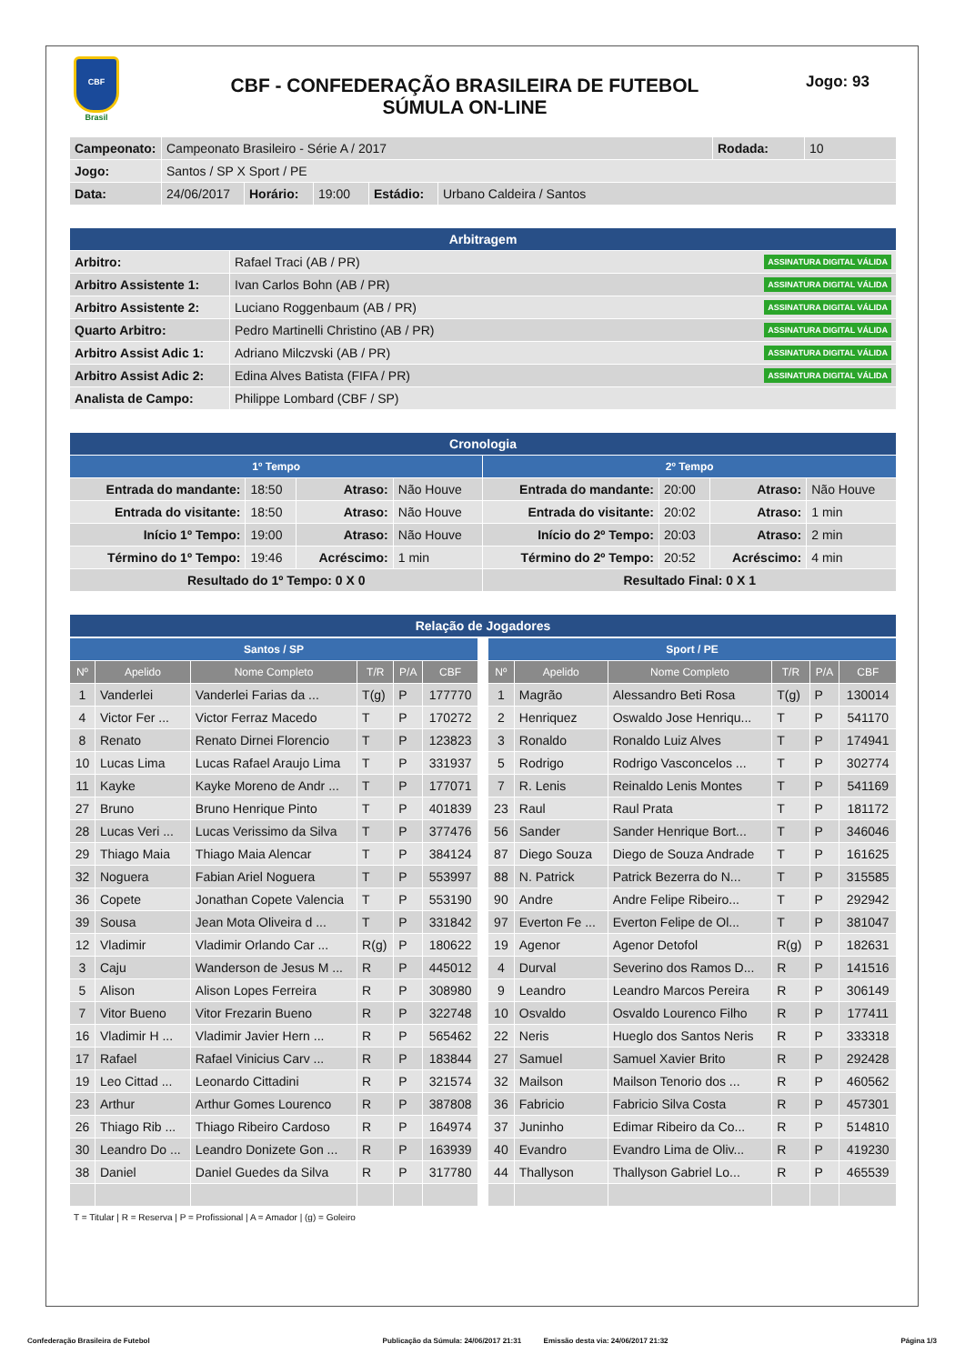CBF
Brasil
CBF - CONFEDERAÇÃO BRASILEIRA DE FUTEBOL
SÚMULA ON-LINE
Jogo: 93
| Campeonato: | Campeonato Brasileiro - Série A / 2017 | | | | | Rodada: | 10 |
| Jogo: | Santos / SP X Sport / PE | | | | | | |
| Data: | 24/06/2017 | Horário: | 19:00 | Estádio: | Urbano Caldeira / Santos | | |
| Arbitragem | |
| --- | --- |
| Arbitro: | Rafael Traci (AB / PR) ASSINATURA DIGITAL VÁLIDA |
| Arbitro Assistente 1: | Ivan Carlos Bohn (AB / PR) ASSINATURA DIGITAL VÁLIDA |
| Arbitro Assistente 2: | Luciano Roggenbaum (AB / PR) ASSINATURA DIGITAL VÁLIDA |
| Quarto Arbitro: | Pedro Martinelli Christino (AB / PR) ASSINATURA DIGITAL VÁLIDA |
| Arbitro Assist Adic 1: | Adriano Milczvski (AB / PR) ASSINATURA DIGITAL VÁLIDA |
| Arbitro Assist Adic 2: | Edina Alves Batista (FIFA / PR) ASSINATURA DIGITAL VÁLIDA |
| Analista de Campo: | Philippe Lombard (CBF / SP) |
| Cronologia | | | | | | | |
| --- | --- | --- | --- | --- | --- | --- | --- |
| 1º Tempo | | | | 2º Tempo | | | |
| Entrada do mandante: | 18:50 | Atraso: | Não Houve | Entrada do mandante: | 20:00 | Atraso: | Não Houve |
| Entrada do visitante: | 18:50 | Atraso: | Não Houve | Entrada do visitante: | 20:02 | Atraso: | 1 min |
| Início 1º Tempo: | 19:00 | Atraso: | Não Houve | Início do 2º Tempo: | 20:03 | Atraso: | 2 min |
| Término do 1º Tempo: | 19:46 | Acréscimo: | 1 min | Término do 2º Tempo: | 20:52 | Acréscimo: | 4 min |
| Resultado do 1º Tempo: 0 X 0 | | | | Resultado Final: 0 X 1 | | | |
| Relação de Jogadores |
| --- |
| Santos / SP | | | | | |
| --- | --- | --- | --- | --- | --- |
| Nº | Apelido | Nome Completo | T/R | P/A | CBF |
| 1 | Vanderlei | Vanderlei Farias da ... | T(g) | P | 177770 |
| 4 | Victor Fer ... | Victor Ferraz Macedo | T | P | 170272 |
| 8 | Renato | Renato Dirnei Florencio | T | P | 123823 |
| 10 | Lucas Lima | Lucas Rafael Araujo Lima | T | P | 331937 |
| 11 | Kayke | Kayke Moreno de Andr ... | T | P | 177071 |
| 27 | Bruno | Bruno Henrique Pinto | T | P | 401839 |
| 28 | Lucas Veri ... | Lucas Verissimo da Silva | T | P | 377476 |
| 29 | Thiago Maia | Thiago Maia Alencar | T | P | 384124 |
| 32 | Noguera | Fabian Ariel Noguera | T | P | 553997 |
| 36 | Copete | Jonathan Copete Valencia | T | P | 553190 |
| 39 | Sousa | Jean Mota Oliveira d ... | T | P | 331842 |
| 12 | Vladimir | Vladimir Orlando Car ... | R(g) | P | 180622 |
| 3 | Caju | Wanderson de Jesus M ... | R | P | 445012 |
| 5 | Alison | Alison Lopes Ferreira | R | P | 308980 |
| 7 | Vitor Bueno | Vitor Frezarin Bueno | R | P | 322748 |
| 16 | Vladimir H ... | Vladimir Javier Hern ... | R | P | 565462 |
| 17 | Rafael | Rafael Vinicius Carv ... | R | P | 183844 |
| 19 | Leo Cittad ... | Leonardo Cittadini | R | P | 321574 |
| 23 | Arthur | Arthur Gomes Lourenco | R | P | 387808 |
| 26 | Thiago Rib ... | Thiago Ribeiro Cardoso | R | P | 164974 |
| 30 | Leandro Do ... | Leandro Donizete Gon ... | R | P | 163939 |
| 38 | Daniel | Daniel Guedes da Silva | R | P | 317780 |
| Sport / PE | | | | | |
| --- | --- | --- | --- | --- | --- |
| Nº | Apelido | Nome Completo | T/R | P/A | CBF |
| 1 | Magrão | Alessandro Beti Rosa | T(g) | P | 130014 |
| 2 | Henriquez | Oswaldo Jose Henriqu... | T | P | 541170 |
| 3 | Ronaldo | Ronaldo Luiz Alves | T | P | 174941 |
| 5 | Rodrigo | Rodrigo Vasconcelos ... | T | P | 302774 |
| 7 | R. Lenis | Reinaldo Lenis Montes | T | P | 541169 |
| 23 | Raul | Raul Prata | T | P | 181172 |
| 56 | Sander | Sander Henrique Bort... | T | P | 346046 |
| 87 | Diego Souza | Diego de Souza Andrade | T | P | 161625 |
| 88 | N. Patrick | Patrick Bezerra do N... | T | P | 315585 |
| 90 | Andre | Andre Felipe Ribeiro... | T | P | 292942 |
| 97 | Everton Fe ... | Everton Felipe de Ol... | T | P | 381047 |
| 19 | Agenor | Agenor Detofol | R(g) | P | 182631 |
| 4 | Durval | Severino dos Ramos D... | R | P | 141516 |
| 9 | Leandro | Leandro Marcos Pereira | R | P | 306149 |
| 10 | Osvaldo | Osvaldo Lourenco Filho | R | P | 177411 |
| 22 | Neris | Hueglo dos Santos Neris | R | P | 333318 |
| 27 | Samuel | Samuel Xavier Brito | R | P | 292428 |
| 32 | Mailson | Mailson Tenorio dos ... | R | P | 460562 |
| 36 | Fabricio | Fabricio Silva Costa | R | P | 457301 |
| 37 | Juninho | Edimar Ribeiro da Co... | R | P | 514810 |
| 40 | Evandro | Evandro Lima de Oliv... | R | P | 419230 |
| 44 | Thallyson | Thallyson Gabriel Lo... | R | P | 465539 |
T = Titular | R = Reserva | P = Profissional | A = Amador | (g) = Goleiro
Confederação Brasileira de Futebol Publicação da Súmula: 24/06/2017 21:31 Emissão desta via: 24/06/2017 21:32 Página 1/3